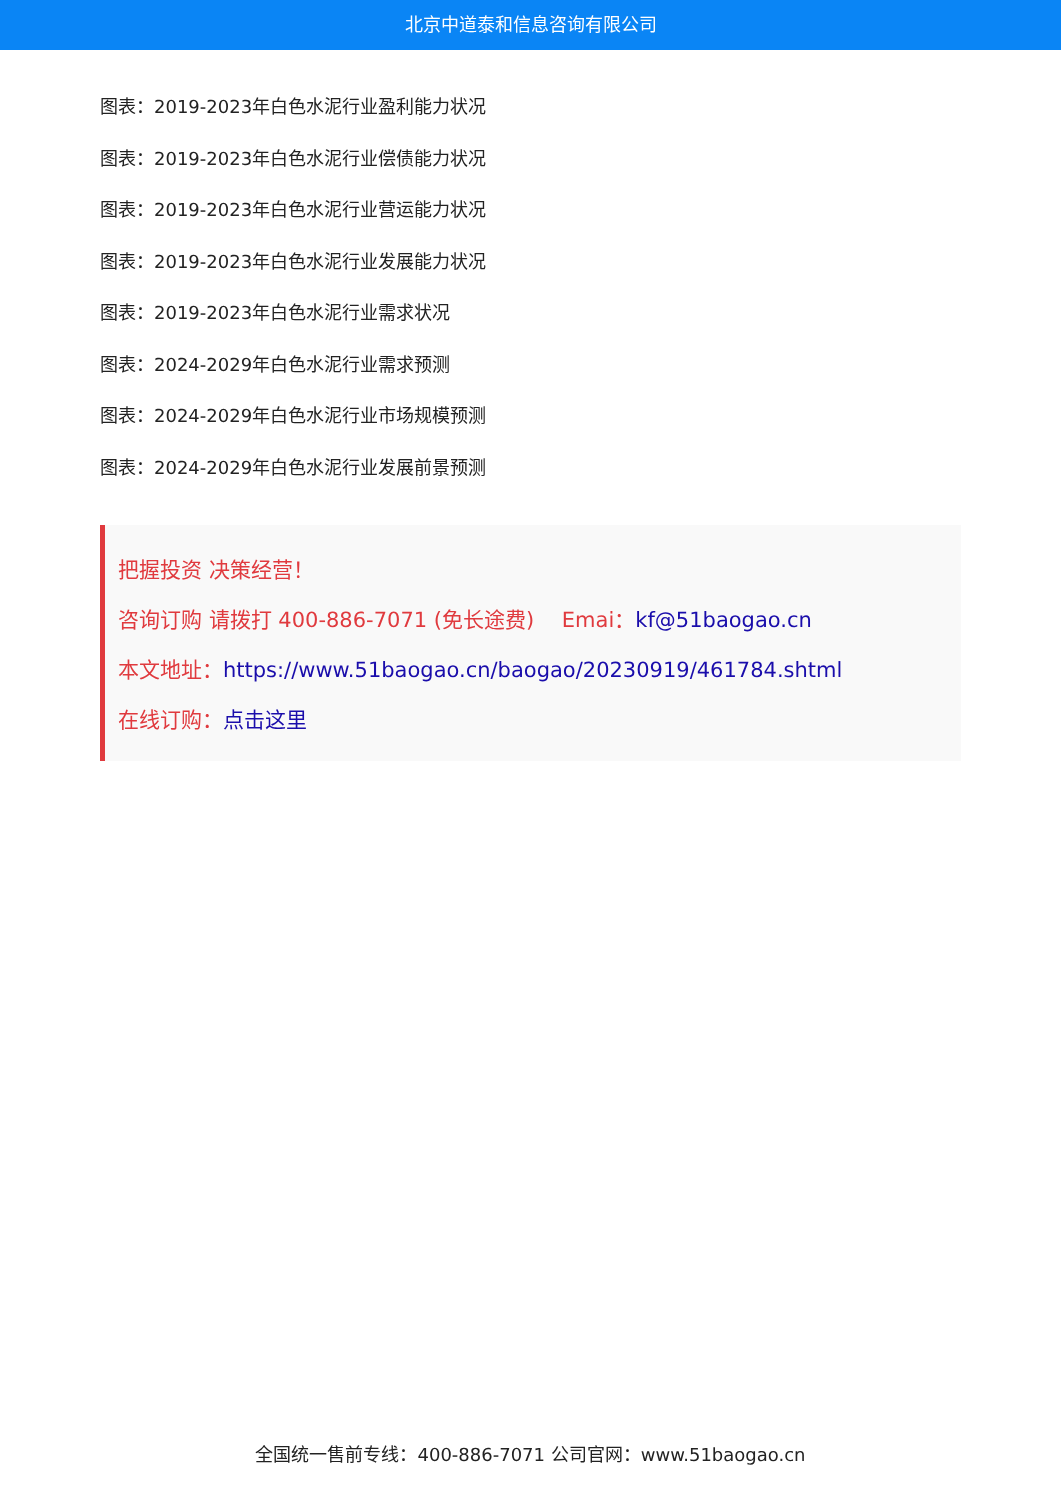北京中道泰和信息咨询有限公司
图表：2019-2023年白色水泥行业盈利能力状况
图表：2019-2023年白色水泥行业偿债能力状况
图表：2019-2023年白色水泥行业营运能力状况
图表：2019-2023年白色水泥行业发展能力状况
图表：2019-2023年白色水泥行业需求状况
图表：2024-2029年白色水泥行业需求预测
图表：2024-2029年白色水泥行业市场规模预测
图表：2024-2029年白色水泥行业发展前景预测
把握投资 决策经营！
咨询订购 请拨打 400-886-7071 (免长途费)　 Emai：kf@51baogao.cn
本文地址：https://www.51baogao.cn/baogao/20230919/461784.shtml
在线订购：点击这里
全国统一售前专线：400-886-7071 公司官网：www.51baogao.cn